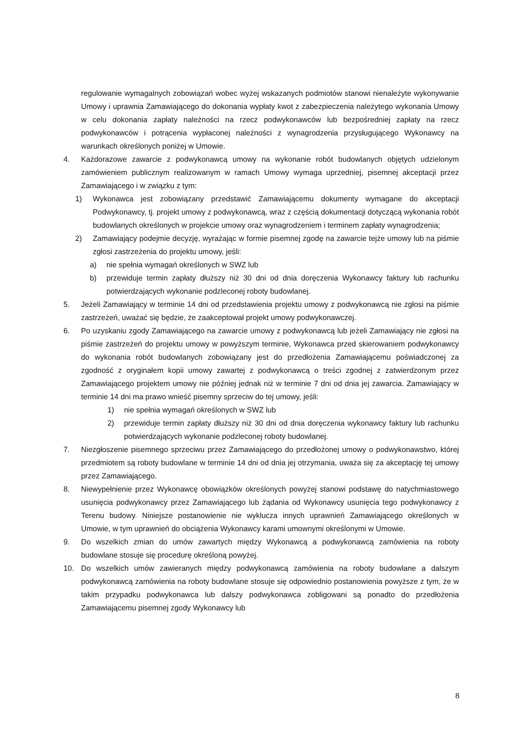regulowanie wymagalnych zobowiązań wobec wyżej wskazanych podmiotów stanowi nienależyte wykonywanie Umowy i uprawnia Zamawiającego do dokonania wypłaty kwot z zabezpieczenia należytego wykonania Umowy w celu dokonania zapłaty należności na rzecz podwykonawców lub bezpośredniej zapłaty na rzecz podwykonawców i potrącenia wypłaconej należności z wynagrodzenia przysługującego Wykonawcy na warunkach określonych poniżej w Umowie.
4. Każdorazowe zawarcie z podwykonawcą umowy na wykonanie robót budowlanych objętych udzielonym zamówieniem publicznym realizowanym w ramach Umowy wymaga uprzedniej, pisemnej akceptacji przez Zamawiającego i w związku z tym:
1) Wykonawca jest zobowiązany przedstawić Zamawiającemu dokumenty wymagane do akceptacji Podwykonawcy, tj. projekt umowy z podwykonawcą, wraz z częścią dokumentacji dotyczącą wykonania robót budowlanych określonych w projekcie umowy oraz wynagrodzeniem i terminem zapłaty wynagrodzenia;
2) Zamawiający podejmie decyzję, wyrażając w formie pisemnej zgodę na zawarcie tejże umowy lub na piśmie zgłosi zastrzeżenia do projektu umowy, jeśli:
a) nie spełnia wymagań określonych w SWZ lub
b) przewiduje termin zapłaty dłuższy niż 30 dni od dnia doręczenia Wykonawcy faktury lub rachunku potwierdzających wykonanie podzleconej roboty budowlanej.
5. Jeżeli Zamawiający w terminie 14 dni od przedstawienia projektu umowy z podwykonawcą nie zgłosi na piśmie zastrzeżeń, uważać się będzie, że zaakceptował projekt umowy podwykonawczej.
6. Po uzyskaniu zgody Zamawiającego na zawarcie umowy z podwykonawcą lub jeżeli Zamawiający nie zgłosi na piśmie zastrzeżeń do projektu umowy w powyższym terminie, Wykonawca przed skierowaniem podwykonawcy do wykonania robót budowlanych zobowiązany jest do przedłożenia Zamawiającemu poświadczonej za zgodność z oryginałem kopii umowy zawartej z podwykonawcą o treści zgodnej z zatwierdzonym przez Zamawiającego projektem umowy nie później jednak niż w terminie 7 dni od dnia jej zawarcia. Zamawiający w terminie 14 dni ma prawo wnieść pisemny sprzeciw do tej umowy, jeśli:
1) nie spełnia wymagań określonych w SWZ lub
2) przewiduje termin zapłaty dłuższy niż 30 dni od dnia doręczenia wykonawcy faktury lub rachunku potwierdzających wykonanie podzleconej roboty budowlanej.
7. Niezgłoszenie pisemnego sprzeciwu przez Zamawiającego do przedłożonej umowy o podwykonawstwo, której przedmiotem są roboty budowlane w terminie 14 dni od dnia jej otrzymania, uważa się za akceptację tej umowy przez Zamawiającego.
8. Niewypełnienie przez Wykonawcę obowiązków określonych powyżej stanowi podstawę do natychmiastowego usunięcia podwykonawcy przez Zamawiającego lub żądania od Wykonawcy usunięcia tego podwykonawcy z Terenu budowy. Niniejsze postanowienie nie wyklucza innych uprawnień Zamawiającego określonych w Umowie, w tym uprawnień do obciążenia Wykonawcy karami umownymi określonymi w Umowie.
9. Do wszelkich zmian do umów zawartych między Wykonawcą a podwykonawcą zamówienia na roboty budowlane stosuje się procedurę określoną powyżej.
10. Do wszelkich umów zawieranych między podwykonawcą zamówienia na roboty budowlane a dalszym podwykonawcą zamówienia na roboty budowlane stosuje się odpowiednio postanowienia powyższe z tym, że w takim przypadku podwykonawca lub dalszy podwykonawca zobligowani są ponadto do przedłożenia Zamawiającemu pisemnej zgody Wykonawcy lub
8